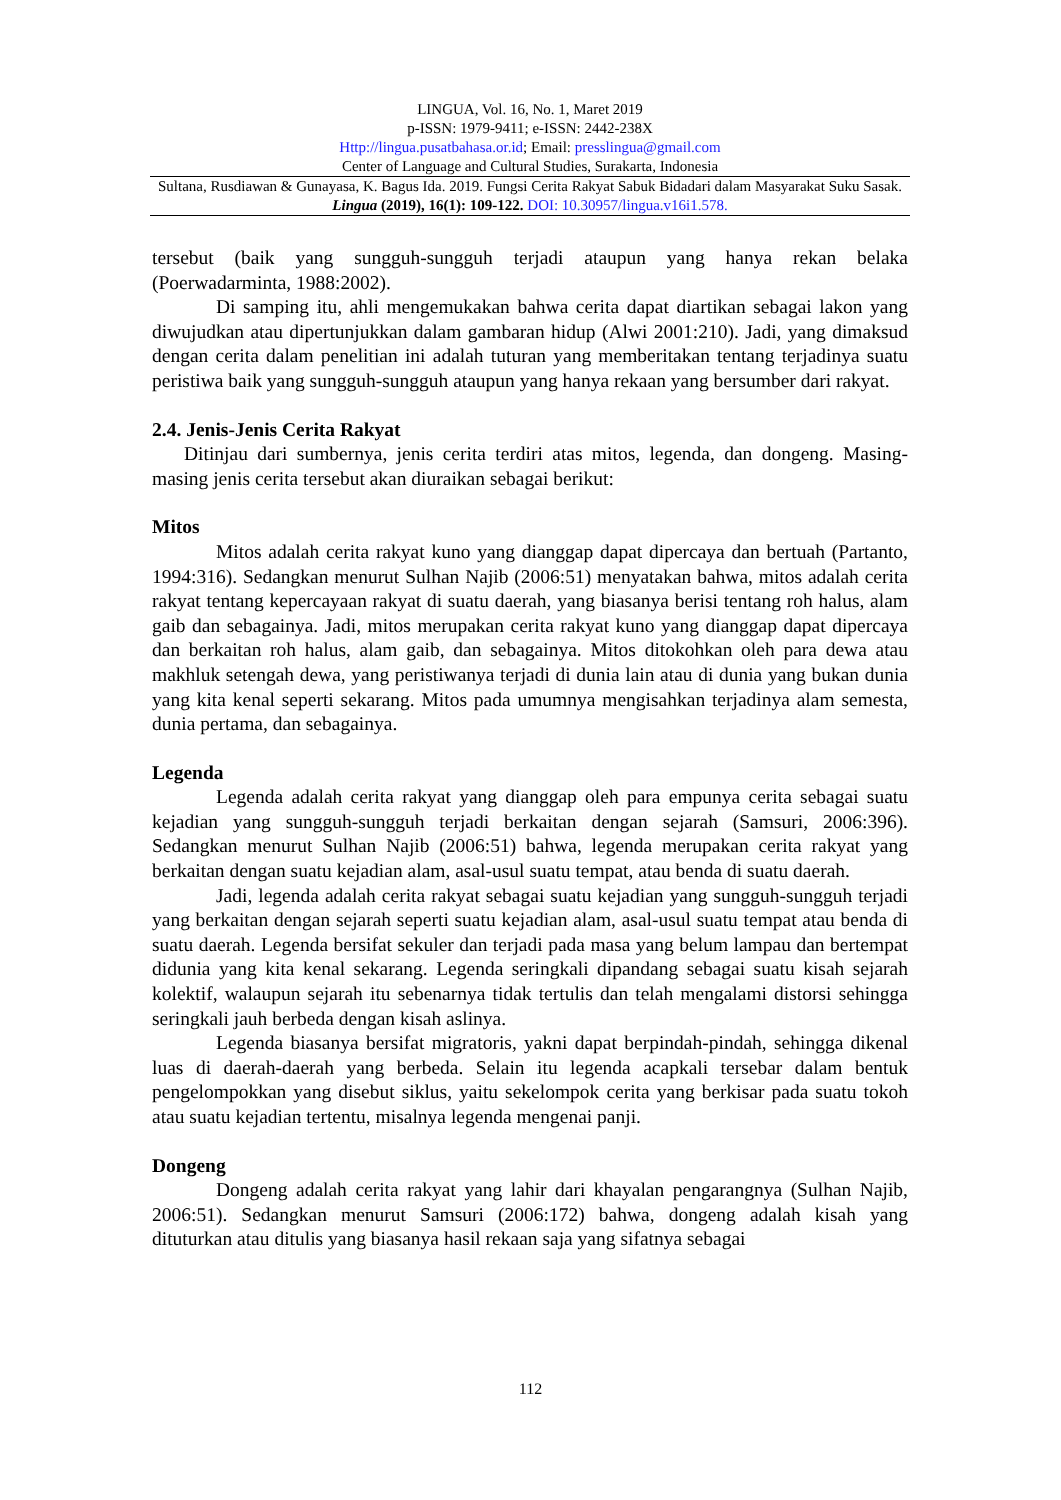LINGUA, Vol. 16, No. 1, Maret 2019
p-ISSN: 1979-9411; e-ISSN: 2442-238X
Http://lingua.pusatbahasa.or.id; Email: presslingua@gmail.com
Center of Language and Cultural Studies, Surakarta, Indonesia
Sultana, Rusdiawan & Gunayasa, K. Bagus Ida. 2019. Fungsi Cerita Rakyat Sabuk Bidadari dalam Masyarakat Suku Sasak. Lingua (2019), 16(1): 109-122. DOI: 10.30957/lingua.v16i1.578.
tersebut (baik yang sungguh-sungguh terjadi ataupun yang hanya rekan belaka (Poerwadarminta, 1988:2002).
Di samping itu, ahli mengemukakan bahwa cerita dapat diartikan sebagai lakon yang diwujudkan atau dipertunjukkan dalam gambaran hidup (Alwi 2001:210). Jadi, yang dimaksud dengan cerita dalam penelitian ini adalah tuturan yang memberitakan tentang terjadinya suatu peristiwa baik yang sungguh-sungguh ataupun yang hanya rekaan yang bersumber dari rakyat.
2.4. Jenis-Jenis Cerita Rakyat
Ditinjau dari sumbernya, jenis cerita terdiri atas mitos, legenda, dan dongeng. Masing-masing jenis cerita tersebut akan diuraikan sebagai berikut:
Mitos
Mitos adalah cerita rakyat kuno yang dianggap dapat dipercaya dan bertuah (Partanto, 1994:316). Sedangkan menurut Sulhan Najib (2006:51) menyatakan bahwa, mitos adalah cerita rakyat tentang kepercayaan rakyat di suatu daerah, yang biasanya berisi tentang roh halus, alam gaib dan sebagainya. Jadi, mitos merupakan cerita rakyat kuno yang dianggap dapat dipercaya dan berkaitan roh halus, alam gaib, dan sebagainya. Mitos ditokohkan oleh para dewa atau makhluk setengah dewa, yang peristiwanya terjadi di dunia lain atau di dunia yang bukan dunia yang kita kenal seperti sekarang. Mitos pada umumnya mengisahkan terjadinya alam semesta, dunia pertama, dan sebagainya.
Legenda
Legenda adalah cerita rakyat yang dianggap oleh para empunya cerita sebagai suatu kejadian yang sungguh-sungguh terjadi berkaitan dengan sejarah (Samsuri, 2006:396). Sedangkan menurut Sulhan Najib (2006:51) bahwa, legenda merupakan cerita rakyat yang berkaitan dengan suatu kejadian alam, asal-usul suatu tempat, atau benda di suatu daerah.
Jadi, legenda adalah cerita rakyat sebagai suatu kejadian yang sungguh-sungguh terjadi yang berkaitan dengan sejarah seperti suatu kejadian alam, asal-usul suatu tempat atau benda di suatu daerah. Legenda bersifat sekuler dan terjadi pada masa yang belum lampau dan bertempat didunia yang kita kenal sekarang. Legenda seringkali dipandang sebagai suatu kisah sejarah kolektif, walaupun sejarah itu sebenarnya tidak tertulis dan telah mengalami distorsi sehingga seringkali jauh berbeda dengan kisah aslinya.
Legenda biasanya bersifat migratoris, yakni dapat berpindah-pindah, sehingga dikenal luas di daerah-daerah yang berbeda. Selain itu legenda acapkali tersebar dalam bentuk pengelompokkan yang disebut siklus, yaitu sekelompok cerita yang berkisar pada suatu tokoh atau suatu kejadian tertentu, misalnya legenda mengenai panji.
Dongeng
Dongeng adalah cerita rakyat yang lahir dari khayalan pengarangnya (Sulhan Najib, 2006:51). Sedangkan menurut Samsuri (2006:172) bahwa, dongeng adalah kisah yang dituturkan atau ditulis yang biasanya hasil rekaan saja yang sifatnya sebagai
112